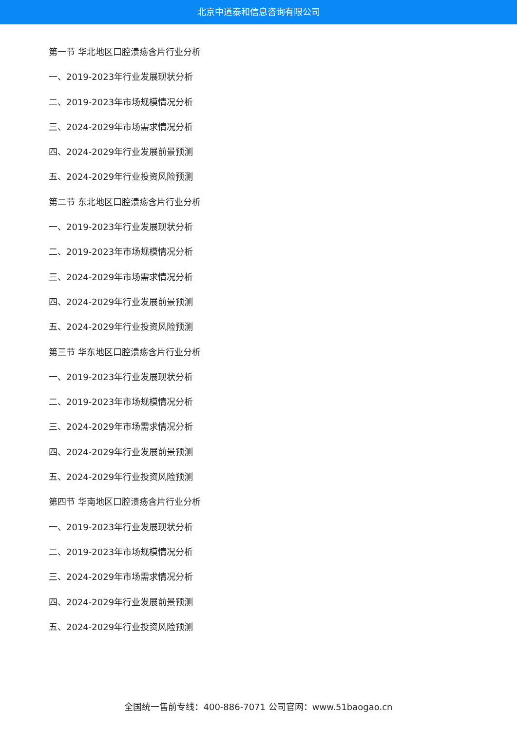北京中道泰和信息咨询有限公司
第一节 华北地区口腔溃疡含片行业分析
一、2019-2023年行业发展现状分析
二、2019-2023年市场规模情况分析
三、2024-2029年市场需求情况分析
四、2024-2029年行业发展前景预测
五、2024-2029年行业投资风险预测
第二节 东北地区口腔溃疡含片行业分析
一、2019-2023年行业发展现状分析
二、2019-2023年市场规模情况分析
三、2024-2029年市场需求情况分析
四、2024-2029年行业发展前景预测
五、2024-2029年行业投资风险预测
第三节 华东地区口腔溃疡含片行业分析
一、2019-2023年行业发展现状分析
二、2019-2023年市场规模情况分析
三、2024-2029年市场需求情况分析
四、2024-2029年行业发展前景预测
五、2024-2029年行业投资风险预测
第四节 华南地区口腔溃疡含片行业分析
一、2019-2023年行业发展现状分析
二、2019-2023年市场规模情况分析
三、2024-2029年市场需求情况分析
四、2024-2029年行业发展前景预测
五、2024-2029年行业投资风险预测
全国统一售前专线：400-886-7071 公司官网：www.51baogao.cn